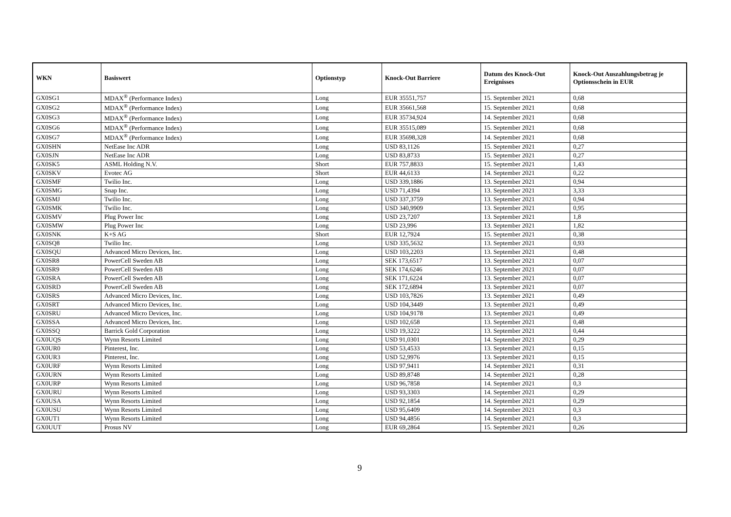| WKN | Basiswert | Optionstyp | Knock-Out Barriere | Datum des Knock-Out Ereignisses | Knock-Out Auszahlungsbetrag je Optionsschein in EUR |
| --- | --- | --- | --- | --- | --- |
| GX0SG1 | MDAX<sup>®</sup> (Performance Index) | Long | EUR 35551,757 | 15. September 2021 | 0,68 |
| GX0SG2 | MDAX<sup>®</sup> (Performance Index) | Long | EUR 35661,568 | 15. September 2021 | 0,68 |
| GX0SG3 | MDAX<sup>®</sup> (Performance Index) | Long | EUR 35734,924 | 14. September 2021 | 0,68 |
| GX0SG6 | MDAX<sup>®</sup> (Performance Index) | Long | EUR 35515,089 | 15. September 2021 | 0,68 |
| GX0SG7 | MDAX<sup>®</sup> (Performance Index) | Long | EUR 35698,328 | 14. September 2021 | 0,68 |
| GX0SHN | NetEase Inc ADR | Long | USD 83,1126 | 15. September 2021 | 0,27 |
| GX0SJN | NetEase Inc ADR | Long | USD 83,8733 | 15. September 2021 | 0,27 |
| GX0SK5 | ASML Holding N.V. | Short | EUR 757,8833 | 15. September 2021 | 1,43 |
| GX0SKV | Evotec AG | Short | EUR 44,6133 | 14. September 2021 | 0,22 |
| GX0SMF | Twilio Inc. | Long | USD 339,1886 | 13. September 2021 | 0,94 |
| GX0SMG | Snap Inc. | Long | USD 71,4394 | 13. September 2021 | 3,33 |
| GX0SMJ | Twilio Inc. | Long | USD 337,3759 | 13. September 2021 | 0,94 |
| GX0SMK | Twilio Inc. | Long | USD 340,9909 | 13. September 2021 | 0,95 |
| GX0SMV | Plug Power Inc | Long | USD 23,7207 | 13. September 2021 | 1,8 |
| GX0SMW | Plug Power Inc | Long | USD 23,996 | 13. September 2021 | 1,82 |
| GX0SNK | K+S AG | Short | EUR 12,7924 | 15. September 2021 | 0,38 |
| GX0SQ8 | Twilio Inc. | Long | USD 335,5632 | 13. September 2021 | 0,93 |
| GX0SQU | Advanced Micro Devices, Inc. | Long | USD 103,2203 | 13. September 2021 | 0,48 |
| GX0SR8 | PowerCell Sweden AB | Long | SEK 173,6517 | 13. September 2021 | 0,07 |
| GX0SR9 | PowerCell Sweden AB | Long | SEK 174,6246 | 13. September 2021 | 0,07 |
| GX0SRA | PowerCell Sweden AB | Long | SEK 171,6224 | 13. September 2021 | 0,07 |
| GX0SRD | PowerCell Sweden AB | Long | SEK 172,6894 | 13. September 2021 | 0,07 |
| GX0SRS | Advanced Micro Devices, Inc. | Long | USD 103,7826 | 13. September 2021 | 0,49 |
| GX0SRT | Advanced Micro Devices, Inc. | Long | USD 104,3449 | 13. September 2021 | 0,49 |
| GX0SRU | Advanced Micro Devices, Inc. | Long | USD 104,9178 | 13. September 2021 | 0,49 |
| GX0SSA | Advanced Micro Devices, Inc. | Long | USD 102,658 | 13. September 2021 | 0,48 |
| GX0SSQ | Barrick Gold Corporation | Long | USD 19,3222 | 13. September 2021 | 0,44 |
| GX0UQS | Wynn Resorts Limited | Long | USD 91,0301 | 14. September 2021 | 0,29 |
| GX0UR0 | Pinterest, Inc. | Long | USD 53,4533 | 13. September 2021 | 0,15 |
| GX0UR3 | Pinterest, Inc. | Long | USD 52,9976 | 13. September 2021 | 0,15 |
| GX0URF | Wynn Resorts Limited | Long | USD 97,9411 | 14. September 2021 | 0,31 |
| GX0URN | Wynn Resorts Limited | Long | USD 89,8748 | 14. September 2021 | 0,28 |
| GX0URP | Wynn Resorts Limited | Long | USD 96,7858 | 14. September 2021 | 0,3 |
| GX0URU | Wynn Resorts Limited | Long | USD 93,3303 | 14. September 2021 | 0,29 |
| GX0USA | Wynn Resorts Limited | Long | USD 92,1854 | 14. September 2021 | 0,29 |
| GX0USU | Wynn Resorts Limited | Long | USD 95,6409 | 14. September 2021 | 0,3 |
| GX0UT1 | Wynn Resorts Limited | Long | USD 94,4856 | 14. September 2021 | 0,3 |
| GX0UUT | Prosus NV | Long | EUR 69,2864 | 15. September 2021 | 0,26 |
9